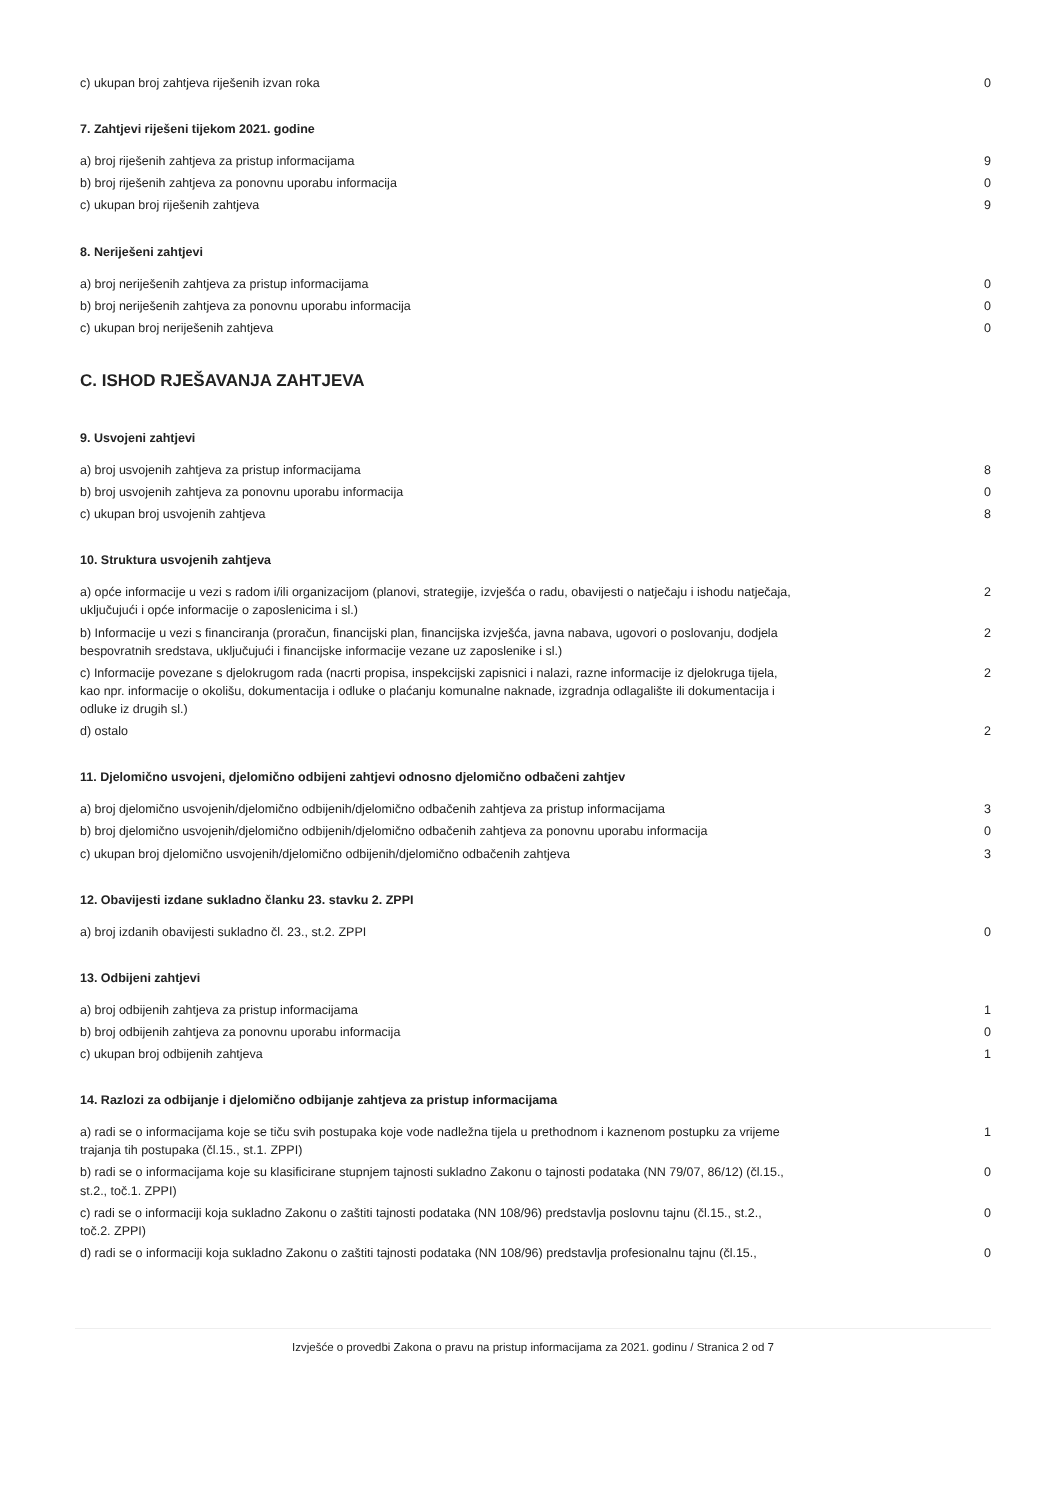| c) ukupan broj zahtjeva riješenih izvan roka | 0 |
7. Zahtjevi riješeni tijekom 2021. godine
| a) broj riješenih zahtjeva za pristup informacijama | 9 |
| b) broj riješenih zahtjeva za ponovnu uporabu informacija | 0 |
| c) ukupan broj riješenih zahtjeva | 9 |
8. Neriješeni zahtjevi
| a) broj neriješenih zahtjeva za pristup informacijama | 0 |
| b) broj neriješenih zahtjeva za ponovnu uporabu informacija | 0 |
| c) ukupan broj neriješenih zahtjeva | 0 |
C. ISHOD RJEŠAVANJA ZAHTJEVA
9. Usvojeni zahtjevi
| a) broj usvojenih zahtjeva za pristup informacijama | 8 |
| b) broj usvojenih zahtjeva za ponovnu uporabu informacija | 0 |
| c) ukupan broj usvojenih zahtjeva | 8 |
10. Struktura usvojenih zahtjeva
| a) opće informacije u vezi s radom i/ili organizacijom (planovi, strategije, izvješća o radu, obavijesti o natječaju i ishodu natječaja, uključujući i opće informacije o zaposlenicima i sl.) | 2 |
| b) Informacije u vezi s financiranja (proračun, financijski plan, financijska izvješća, javna nabava, ugovori o poslovanju, dodjela bespovratnih sredstava, uključujući i financijske informacije vezane uz zaposlenike i sl.) | 2 |
| c) Informacije povezane s djelokrugom rada (nacrti propisa, inspekcijski zapisnici i nalazi, razne informacije iz djelokruga tijela, kao npr. informacije o okolišu, dokumentacija i odluke o plaćanju komunalne naknade, izgradnja odlagalište ili dokumentacija i odluke iz drugih sl.) | 2 |
| d) ostalo | 2 |
11. Djelomično usvojeni, djelomično odbijeni zahtjevi odnosno djelomično odbačeni zahtjev
| a) broj djelomično usvojenih/djelomično odbijenih/djelomično odbačenih zahtjeva za pristup informacijama | 3 |
| b) broj djelomično usvojenih/djelomično odbijenih/djelomično odbačenih zahtjeva za ponovnu uporabu informacija | 0 |
| c) ukupan broj djelomično usvojenih/djelomično odbijenih/djelomično odbačenih zahtjeva | 3 |
12. Obavijesti izdane sukladno članku 23. stavku 2. ZPPI
| a) broj izdanih obavijesti sukladno čl. 23., st.2. ZPPI | 0 |
13. Odbijeni zahtjevi
| a) broj odbijenih zahtjeva za pristup informacijama | 1 |
| b) broj odbijenih zahtjeva za ponovnu uporabu informacija | 0 |
| c) ukupan broj odbijenih zahtjeva | 1 |
14. Razlozi za odbijanje i djelomično odbijanje zahtjeva za pristup informacijama
| a) radi se o informacijama koje se tiču svih postupaka koje vode nadležna tijela u prethodnom i kaznenom postupku za vrijeme trajanja tih postupaka (čl.15., st.1. ZPPI) | 1 |
| b) radi se o informacijama koje su klasificirane stupnjem tajnosti sukladno Zakonu o tajnosti podataka (NN 79/07, 86/12) (čl.15., st.2., toč.1. ZPPI) | 0 |
| c) radi se o informaciji koja sukladno Zakonu o zaštiti tajnosti podataka (NN 108/96) predstavlja poslovnu tajnu (čl.15., st.2., toč.2. ZPPI) | 0 |
| d) radi se o informaciji koja sukladno Zakonu o zaštiti tajnosti podataka (NN 108/96) predstavlja profesionalnu tajnu (čl.15., | 0 |
Izvješće o provedbi Zakona o pravu na pristup informacijama za 2021. godinu / Stranica 2 od 7